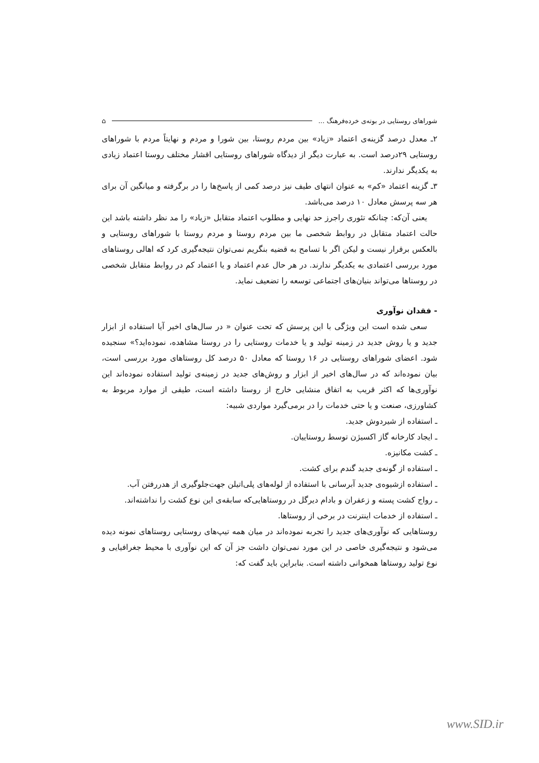شوراهای روستایی در بوته‌ی خرده‌فرهنگ ... ⌂
۲ـ معدل درصد گزینه‌ی اعتماد «زیاد» بین مردم روستا، بین شورا و مردم و نهایتاً مردم با شوراهای روستایی ۲۹درصد است. به عبارت دیگر از دیدگاه شوراهای روستایی اقشار مختلف روستا اعتماد زیادی به یکدیگر ندارند.
۳ـ گزینه اعتماد «کم» به عنوان انتهای طیف نیز درصد کمی از پاسخ‌ها را در برگرفته و میانگین آن برای هر سه پرسش معادل ۱۰ درصد می‌باشد.
یعنی آن‌که: چنانکه تئوری راجرز حد نهایی و مطلوب اعتماد متقابل «زیاد» را مد نظر داشته باشد این حالت اعتماد متقابل در روابط شخصی ما بین مردم روستا و مردم روستا با شوراهای روستایی و بالعکس برقرار نیست و لیکن اگر با تسامح به قضیه بنگریم نمی‌توان نتیجه‌گیری کرد که اهالی روستاهای مورد بررسی اعتمادی به یکدیگر ندارند. در هر حال عدم اعتماد و یا اعتماد کم در روابط متقابل شخصی در روستاها می‌تواند بنیان‌های اجتماعی توسعه را تضعیف نماید.
- فقدان نوآوری
سعی شده است این ویژگی با این پرسش که تحت عنوان « در سال‌های اخیر آیا استفاده از ابزار جدید و یا روش جدید در زمینه تولید و یا خدمات روستایی را در روستا مشاهده، نموده‌اید؟» سنجیده شود. اعضای شوراهای روستایی در ۱۶ روستا که معادل ۵۰ درصد کل روستاهای مورد بررسی است، بیان نموده‌اند که در سال‌های اخیر از ابزار و روش‌های جدید در زمینه‌ی تولید استفاده نموده‌اند این نوآوری‌ها که اکثر قریب به اتفاق منشایی خارج از روستا داشته است، طیفی از موارد مربوط به کشاورزی، صنعت و یا حتی خدمات را در برمی‌گیرد مواردی شبیه:
ـ استفاده از شیردوش جدید.
ـ ایجاد کارخانه گاز اکسیژن توسط روستاییان.
ـ کشت مکانیزه.
ـ استفاده از گونه‌ی جدید گندم برای کشت.
ـ استفاده ازشیوه‌ی جدید آبرسانی با استفاده از لوله‌های پلی‌اتیلن جهت‌جلوگیری از هدررفتن آب.
ـ رواج کشت پسته و زعفران و بادام دیرگل در روستاهایی‌که سابقه‌ی این نوع کشت را نداشته‌اند.
ـ استفاده از خدمات اینترنت در برخی از روستاها.
روستاهایی که نوآوری‌های جدید را تجربه نموده‌اند در میان همه تیپ‌های روستایی روستاهای نمونه دیده می‌شود و نتیجه‌گیری خاصی در این مورد نمی‌توان داشت جز آن که این نوآوری با محیط جغرافیایی و نوع تولید روستاها همخوانی داشته است. بنابراین باید گفت که:
www.SID.ir